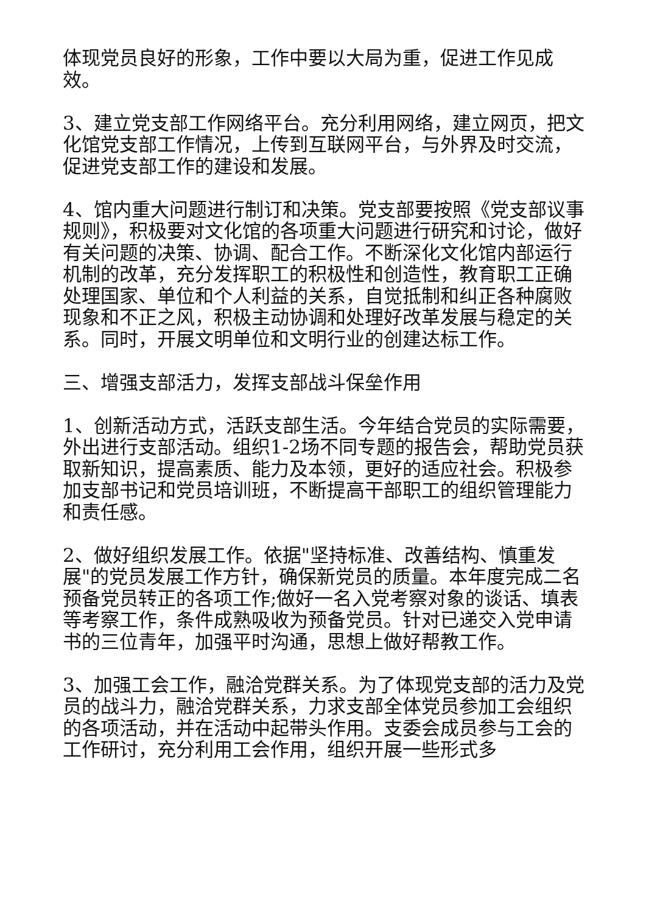体现党员良好的形象，工作中要以大局为重，促进工作见成效。
3、建立党支部工作网络平台。充分利用网络，建立网页，把文化馆党支部工作情况，上传到互联网平台，与外界及时交流，促进党支部工作的建设和发展。
4、馆内重大问题进行制订和决策。党支部要按照《党支部议事规则》，积极要对文化馆的各项重大问题进行研究和讨论，做好有关问题的决策、协调、配合工作。不断深化文化馆内部运行机制的改革，充分发挥职工的积极性和创造性，教育职工正确处理国家、单位和个人利益的关系，自觉抵制和纠正各种腐败现象和不正之风，积极主动协调和处理好改革发展与稳定的关系。同时，开展文明单位和文明行业的创建达标工作。
三、增强支部活力，发挥支部战斗保垒作用
1、创新活动方式，活跃支部生活。今年结合党员的实际需要，外出进行支部活动。组织1-2场不同专题的报告会，帮助党员获取新知识，提高素质、能力及本领，更好的适应社会。积极参加支部书记和党员培训班，不断提高干部职工的组织管理能力和责任感。
2、做好组织发展工作。依据"坚持标准、改善结构、慎重发展"的党员发展工作方针，确保新党员的质量。本年度完成二名预备党员转正的各项工作;做好一名入党考察对象的谈话、填表等考察工作，条件成熟吸收为预备党员。针对已递交入党申请书的三位青年，加强平时沟通，思想上做好帮教工作。
3、加强工会工作，融洽党群关系。为了体现党支部的活力及党员的战斗力，融洽党群关系，力求支部全体党员参加工会组织的各项活动，并在活动中起带头作用。支委会成员参与工会的工作研讨，充分利用工会作用，组织开展一些形式多